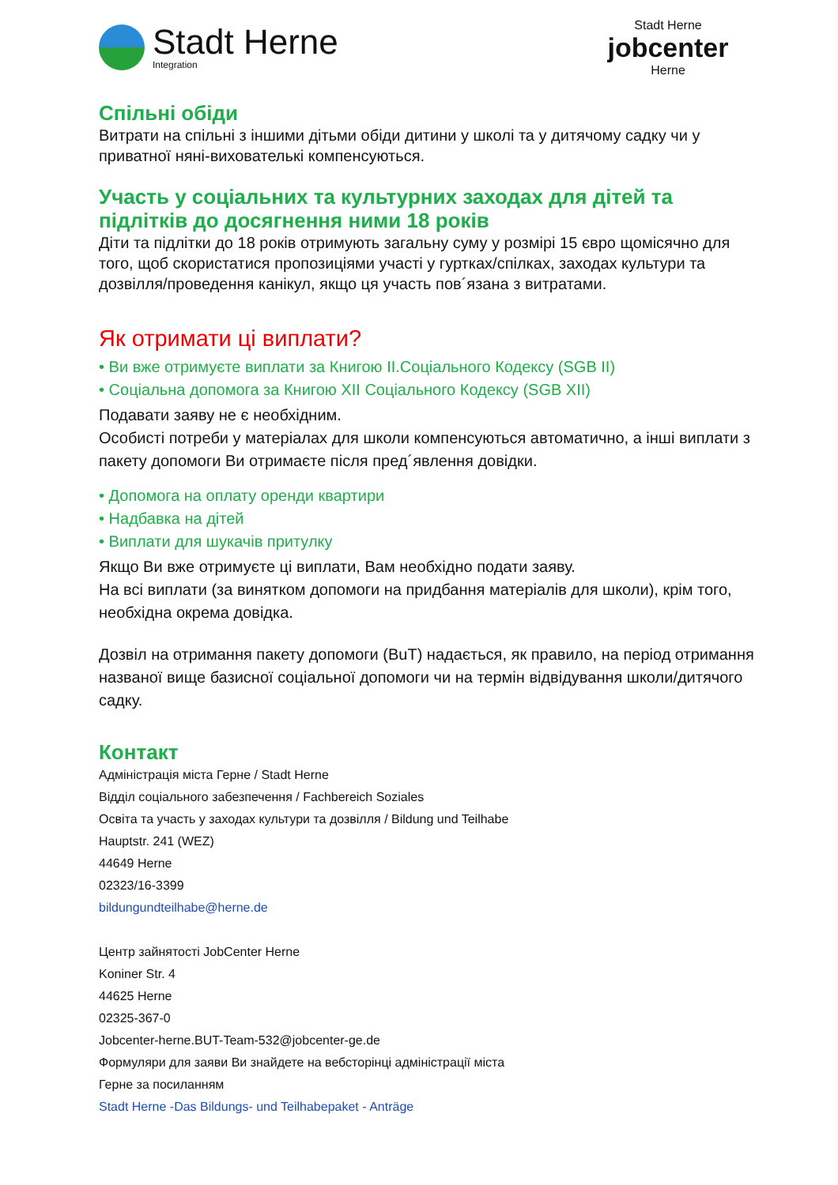Stadt Herne
Integration
Stadt Herne
jobcenter
Herne
Спільні обіди
Витрати на спільні з іншими дітьми обіди дитини у школі та у дитячому садку чи у приватної няні-вихователькі компенсуються.
Участь у соціальних та культурних заходах для дітей та підлітків до досягнення ними 18 років
Діти та підлітки до 18 років отримують загальну суму у розмірі 15 євро щомісячно для того, щоб скористатися пропозиціями участі у гуртках/спілках, заходах культури та дозвілля/проведення канікул, якщо ця участь пов´язана з витратами.
Як отримати ці виплати?
• Ви вже отримуєте виплати за Книгою II.Соціального Кодексу (SGB II)
• Соціальна допомога за Книгою XII Соціального Кодексу (SGB XII)
Подавати заяву не є необхідним.
Особисті потреби у матеріалах для школи компенсуються автоматично, а інші виплати з пакету допомоги Ви отримаєте після пред´явлення довідки.
• Допомога на оплату оренди квартири
• Надбавка на дітей
• Виплати для шукачів притулку
Якщо Ви вже отримуєте ці виплати, Вам необхідно подати заяву.
На всі виплати (за винятком допомоги на придбання матеріалів для школи), крім того, необхідна окрема довідка.
Дозвіл на отримання пакету допомоги (BuT) надається, як правило, на період отримання названої вище базисної соціальної допомоги чи на термін відвідування школи/дитячого садку.
Контакт
Адміністрація міста Герне / Stadt Herne
Відділ соціального забезпечення / Fachbereich Soziales
Освіта та участь у заходах культури та дозвілля / Bildung und Teilhabe
Hauptstr. 241 (WEZ)
44649 Herne
02323/16-3399
bildungundteilhabe@herne.de
Центр зайнятості JobCenter Herne
Koniner Str. 4
44625 Herne
02325-367-0
Jobcenter-herne.BUT-Team-532@jobcenter-ge.de
Формуляри для заяви Ви знайдете на вебсторінці адміністрації міста
Герне за посиланням
Stadt Herne -Das Bildungs- und Teilhabepaket - Anträge